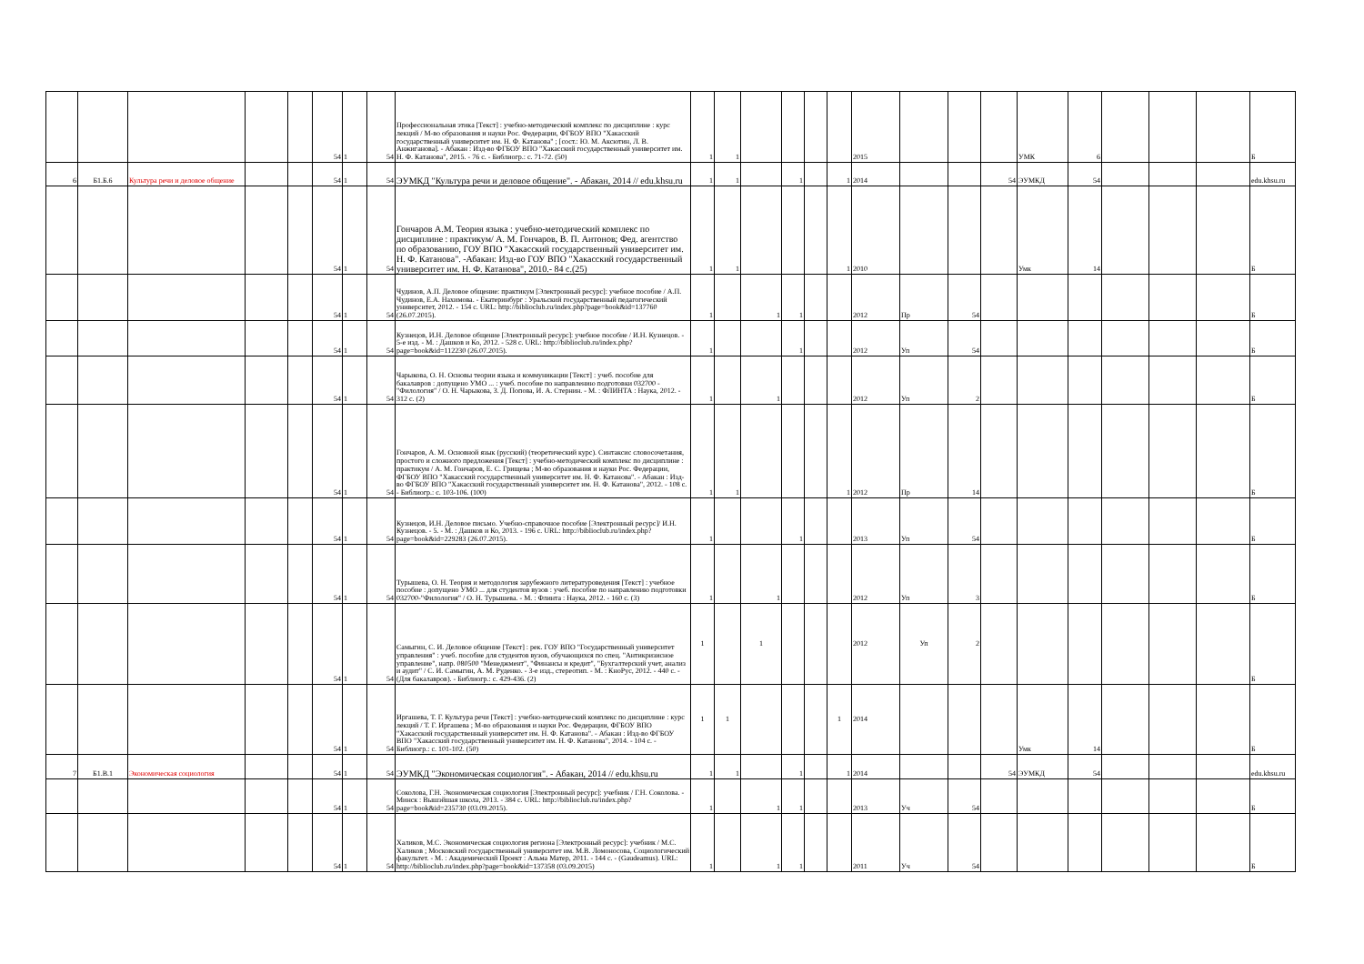| | | | | | 54 | 1 | 54 | Профессиональная этика [Текст] : учебно-методический комплекс по дисциплине : курс лекций / М-во образования и науки Рос. Федерации, ФГБОУ ВПО "Хакасский государственный университет им. Н. Ф. Катанова" ; [сост.: Ю. М. Аксютин, Л. В. Анжиганова]. - Абакан : Изд-во ФГБОУ ВПО "Хакасский государственный университет им. Н. Ф. Катанова", 2015. - 76 с. - Библиогр.: с. 71-72. (50) | 1 | 1 | | | | | 2015 | | | | УМК | 6 | | | | Б |
| 6 | Б1.Б.6 | Культура речи и деловое общение | | | 54 | 1 | 54 | ЭУМКД "Культура речи и деловое общение". - Абакан, 2014 // edu.khsu.ru | 1 | 1 | | 1 | | 1 | 2014 | | | 54 | ЭУМКД | 54 | | | | edu.khsu.ru |
| | | | | | 54 | 1 | 54 | Гончаров А.М. Теория языка : учебно-методический комплекс по дисциплине : практикум/ А. М. Гончаров, В. П. Антонов; Фед. агентство по образованию, ГОУ ВПО "Хакасский государственный университет им. Н. Ф. Катанова". -Абакан: Изд-во ГОУ ВПО "Хакасский государственный университет им. Н. Ф. Катанова", 2010.- 84 с.(25) | 1 | 1 | | | | 1 | 2010 | | | | Умк | 14 | | | | Б |
| | | | | | 54 | 1 | 54 | Чудинов, А.П. Деловое общение: практикум [Электронный ресурс]: учебное пособие / А.П. Чудинов, Е.А. Нахимова. - Екатеринбург : Уральский государственный педагогический университет, 2012. - 154 с. URL: http://biblioclub.ru/index.php?page=book&id=137760 (26.07.2015). | 1 | | 1 | 1 | | | 2012 | Пр | 54 | | | | | | | Б |
| | | | | | 54 | 1 | 54 | Кузнецов, И.Н. Деловое общение [Электронный ресурс]: учебное пособие / И.Н. Кузнецов. - 5-е изд. - М. : Дашков и Ко, 2012. - 528 с. URL: http://biblioclub.ru/index.php?page=book&id=112230 (26.07.2015). | 1 | | | 1 | | | 2012 | Уп | 54 | | | | | | | Б |
| | | | | | 54 | 1 | 54 | Чарыкова, О. Н. Основы теории языка и коммуникации [Текст] : учеб. пособие для бакалавров : допущено УМО ... : учеб. пособие по направлению подготовки 032700 - "Филология" / О. Н. Чарыкова, З. Д. Попова, И. А. Стернин. - М. : ФЛИНТА : Наука, 2012. - 312 с. (2) | 1 | | 1 | | | | 2012 | Уп | 2 | | | | | | | Б |
| | | | | | 54 | 1 | 54 | Гончаров, А. М. Основной язык (русский) (теоретический курс). Синтаксис словосочетания, простого и сложного предложения [Текст] : учебно-методический комплекс по дисциплине : практикум / А. М. Гончаров, Е. С. Грищева ; М-во образования и науки Рос. Федерации, ФГБОУ ВПО "Хакасский государственный университет им. Н. Ф. Катанова". - Абакан : Изд-во ФГБОУ ВПО "Хакасский государственный университет им. Н. Ф. Катанова", 2012. - 108 с. - Библиогр.: с. 103-106. (100) | 1 | 1 | | | | 1 | 2012 | Пр | 14 | | | | | | | Б |
| | | | | | 54 | 1 | 54 | Кузнецов, И.Н. Деловое письмо. Учебно-справочное пособие [Электронный ресурс]/ И.Н. Кузнецов. - 5. - М. : Дашков и Ко, 2013. - 196 с. URL: http://biblioclub.ru/index.php?page=book&id=229283 (26.07.2015). | 1 | | | 1 | | | 2013 | Уп | 54 | | | | | | | Б |
| | | | | | 54 | 1 | 54 | Турышева, О. Н. Теория и методология зарубежного литературоведения [Текст] : учебное пособие : допущено УМО ... для студентов вузов : учеб. пособие по направлению подготовки 032700-"Филология" / О. Н. Турышева. - М. : Флинта : Наука, 2012. - 160 с. (3) | 1 | | 1 | | | | 2012 | Уп | 3 | | | | | | | Б |
| | | | | | 54 | 1 | 54 | Самыгин, С. И. Деловое общение [Текст] : рек. ГОУ ВПО "Государственный университет управления" : учеб. пособие для студентов вузов, обучающихся по спец. "Антикризисное управление", напр. 080500 "Менеджмент", "Финансы и кредит", "Бухгалтерский учет, анализ и аудит" / С. И. Самыгин, А. М. Руденко. - 3-е изд., стереотип. - М. : КноРус, 2012. - 440 с. - (Для бакалавров). - Библиогр.: с. 429-436. (2) | 1 | | 1 | | | | 2012 | Уп | 2 | | | | | | | Б |
| | | | | | 54 | 1 | 54 | Иргашева, Т. Г. Культура речи [Текст] : учебно-методический комплекс по дисциплине : курс лекций / Т. Г. Иргашева ; М-во образования и науки Рос. Федерации, ФГБОУ ВПО "Хакасский государственный университет им. Н. Ф. Катанова". - Абакан : Изд-во ФГБОУ ВПО "Хакасский государственный университет им. Н. Ф. Катанова", 2014. - 104 с. - Библиогр.: с. 101-102. (50) | 1 | 1 | | | | 1 | 2014 | | | | Умк | 14 | | | | Б |
| 7 | Б1.В.1 | Экономическая социология | | | 54 | 1 | 54 | ЭУМКД "Экономическая социология". - Абакан, 2014 // edu.khsu.ru | 1 | 1 | | 1 | | 1 | 2014 | | | 54 | ЭУМКД | 54 | | | | edu.khsu.ru |
| | | | | | 54 | 1 | 54 | Соколова, Г.Н. Экономическая социология [Электронный ресурс]: учебник / Г.Н. Соколова. - Минск : Вышэйшая школа, 2013. - 384 с. URL: http://biblioclub.ru/index.php?page=book&id=235730 (03.09.2015). | 1 | | 1 | 1 | | | 2013 | Уч | 54 | | | | | | | Б |
| | | | | | 54 | 1 | 54 | Халиков, М.С. Экономическая социология региона [Электронный ресурс]: учебник / М.С. Халиков ; Московский государственный университет им. М.В. Ломоносова, Социологический факультет. - М. : Академический Проект : Альма Матер, 2011. - 144 с. - (Gaudeamus). URL: http://biblioclub.ru/index.php?page=book&id=137358 (03.09.2015) | 1 | | 1 | 1 | | | 2011 | Уч | 54 | | | | | | | Б |